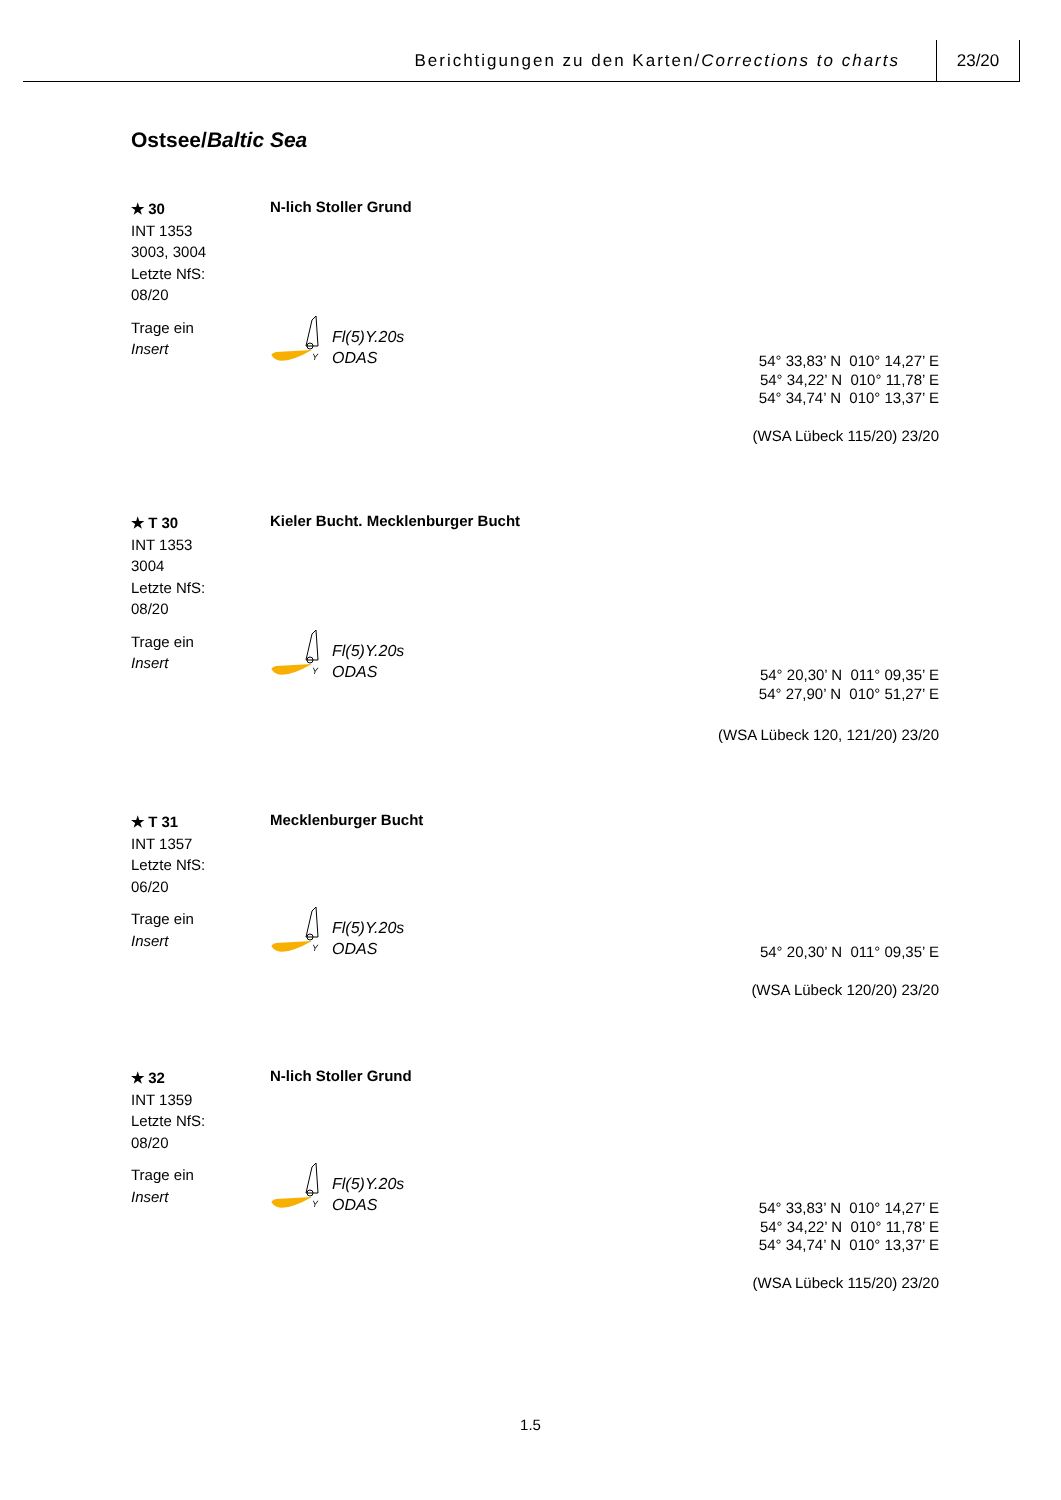Berichtigungen zu den Karten/Corrections to charts
23/20
Ostsee/Baltic Sea
★ 30
INT 1353
3003, 3004
Letzte NfS:
08/20
Trage ein
Insert
N-lich Stoller Grund
Y
Fl(5)Y.20s
ODAS
54° 33,83’ N 010° 14,27’ E
54° 34,22’ N 010° 11,78’ E
54° 34,74’ N 010° 13,37’ E
(WSA Lübeck 115/20) 23/20
★ T 30
INT 1353
3004
Letzte NfS:
08/20
Trage ein
Insert
Kieler Bucht. Mecklenburger Bucht
Y
Fl(5)Y.20s
ODAS
54° 20,30’ N 011° 09,35’ E
54° 27,90’ N 010° 51,27’ E
(WSA Lübeck 120, 121/20) 23/20
★ T 31
INT 1357
Letzte NfS:
06/20
Trage ein
Insert
Mecklenburger Bucht
Y
Fl(5)Y.20s
ODAS
54° 20,30’ N 011° 09,35’ E
(WSA Lübeck 120/20) 23/20
★ 32
INT 1359
Letzte NfS:
08/20
Trage ein
Insert
N-lich Stoller Grund
Y
Fl(5)Y.20s
ODAS
54° 33,83’ N 010° 14,27’ E
54° 34,22’ N 010° 11,78’ E
54° 34,74’ N 010° 13,37’ E
(WSA Lübeck 115/20) 23/20
1.5